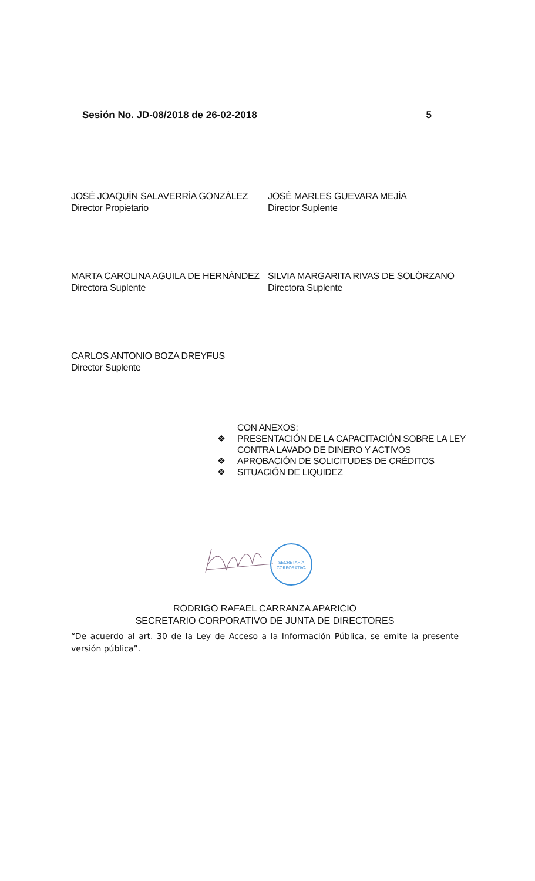Sesión No. JD-08/2018 de 26-02-2018 5
JOSÉ JOAQUÍN SALAVERRÍA GONZÁLEZ
Director Propietario
JOSÉ MARLES GUEVARA MEJÍA
Director Suplente
MARTA CAROLINA AGUILA DE HERNÁNDEZ
Directora Suplente
SILVIA MARGARITA RIVAS DE SOLÓRZANO
Directora Suplente
CARLOS ANTONIO BOZA DREYFUS
Director Suplente
CON ANEXOS:
❖ PRESENTACIÓN DE LA CAPACITACIÓN SOBRE LA LEY
CONTRA LAVADO DE DINERO Y ACTIVOS
❖ APROBACIÓN DE SOLICITUDES DE CRÉDITOS
❖ SITUACIÓN DE LIQUIDEZ
SECRETARÍA
CORPORATIVA
RODRIGO RAFAEL CARRANZA APARICIO
SECRETARIO CORPORATIVO DE JUNTA DE DIRECTORES
“De acuerdo al art. 30 de la Ley de Acceso a la Información Pública, se emite la presente versión pública”.